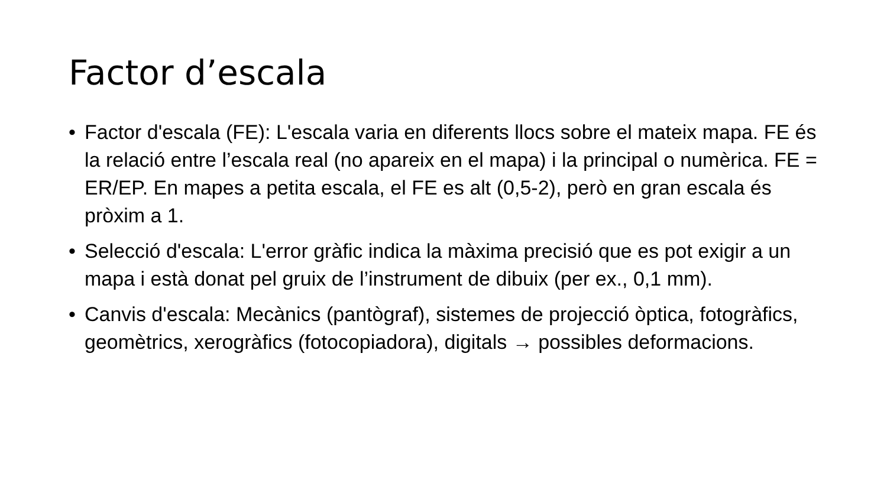Factor d’escala
• Factor d'escala (FE): L'escala varia en diferents llocs sobre el mateix mapa. FE és la relació entre l’escala real (no apareix en el mapa) i la principal o numèrica. FE = ER/EP. En mapes a petita escala, el FE es alt (0,5-2), però en gran escala és pròxim a 1.
• Selecció d'escala: L'error gràfic indica la màxima precisió que es pot exigir a un mapa i està donat pel gruix de l’instrument de dibuix (per ex., 0,1 mm).
• Canvis d'escala: Mecànics (pantògraf), sistemes de projecció òptica, fotogràfics, geomètrics, xerogràfics (fotocopiadora), digitals → possibles deformacions.